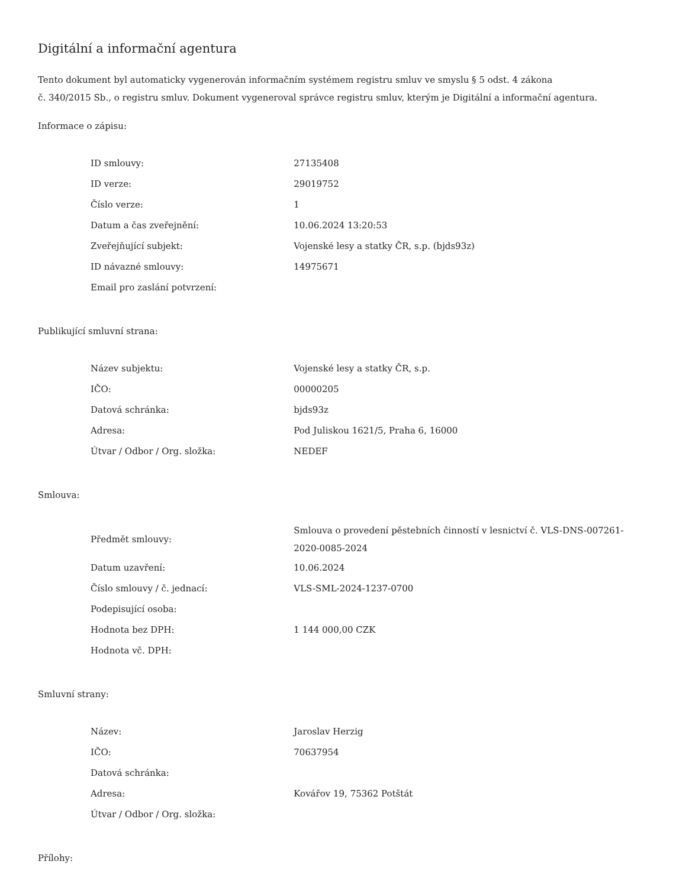Digitální a informační agentura
Tento dokument byl automaticky vygenerován informačním systémem registru smluv ve smyslu § 5 odst. 4 zákona
č. 340/2015 Sb., o registru smluv. Dokument vygeneroval správce registru smluv, kterým je Digitální a informační agentura.
Informace o zápisu:
| ID smlouvy: | 27135408 |
| ID verze: | 29019752 |
| Číslo verze: | 1 |
| Datum a čas zveřejnění: | 10.06.2024 13:20:53 |
| Zveřejňující subjekt: | Vojenské lesy a statky ČR, s.p. (bjds93z) |
| ID návazné smlouvy: | 14975671 |
| Email pro zaslání potvrzení: | |
Publikující smluvní strana:
| Název subjektu: | Vojenské lesy a statky ČR, s.p. |
| IČO: | 00000205 |
| Datová schránka: | bjds93z |
| Adresa: | Pod Juliskou 1621/5, Praha 6, 16000 |
| Útvar / Odbor / Org. složka: | NEDEF |
Smlouva:
| Předmět smlouvy: | Smlouva o provedení pěstebních činností v lesnictví č. VLS-DNS-007261-2020-0085-2024 |
| Datum uzavření: | 10.06.2024 |
| Číslo smlouvy / č. jednací: | VLS-SML-2024-1237-0700 |
| Podepisující osoba: | |
| Hodnota bez DPH: | 1 144 000,00 CZK |
| Hodnota vč. DPH: | |
Smluvní strany:
| Název: | Jaroslav Herzig |
| IČO: | 70637954 |
| Datová schránka: | |
| Adresa: | Kovářov 19, 75362 Potštát |
| Útvar / Odbor / Org. složka: | |
Přílohy: